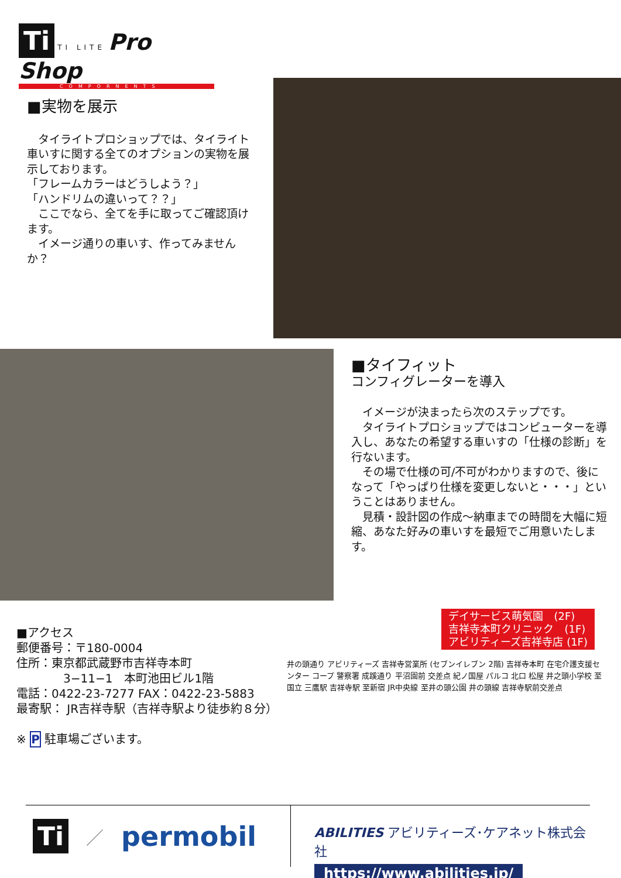Ti TI LITE Pro Shop
COMPORNENTS
■実物を展示
　タイライトプロショップでは、タイライト車いすに関する全てのオプションの実物を展示しております。
「フレームカラーはどうしよう？」
「ハンドリムの違いって？？」
　ここでなら、全てを手に取ってご確認頂けます。
　イメージ通りの車いす、作ってみませんか？
■タイフィット
コンフィグレーターを導入
　イメージが決まったら次のステップです。
　タイライトプロショップではコンピューターを導入し、あなたの希望する車いすの「仕様の診断」を行ないます。
　その場で仕様の可/不可がわかりますので、後になって「やっぱり仕様を変更しないと・・・」ということはありません。
　見積・設計図の作成～納車までの時間を大幅に短縮、あなた好みの車いすを最短でご用意いたします。
■アクセス
郵便番号：〒180-0004
住所：東京都武蔵野市吉祥寺本町
　　　　3−11−1　本町池田ビル1階
電話：0422-23-7277 FAX：0422-23-5883
最寄駅： JR吉祥寺駅（吉祥寺駅より徒歩約８分）
※ P 駐車場ございます。
デイサービス萌気園　(2F)
吉祥寺本町クリニック　(1F)
アビリティーズ吉祥寺店 (1F)
井の頭通り アビリティーズ 吉祥寺営業所 (セブンイレブン 2階) 吉祥寺本町 在宅介護支援センター コープ 警察署 成蹊通り 平沼園前 交差点 紀ノ国屋 パルコ 北口 松屋 井之頭小学校 至国立 三鷹駅 吉祥寺駅 至新宿 JR中央線 至井の頭公園 井の頭線 吉祥寺駅前交差点
Ti ／ permobil
ABILITIES アビリティーズ･ケアネット株式会社
https://www.abilities.jp/